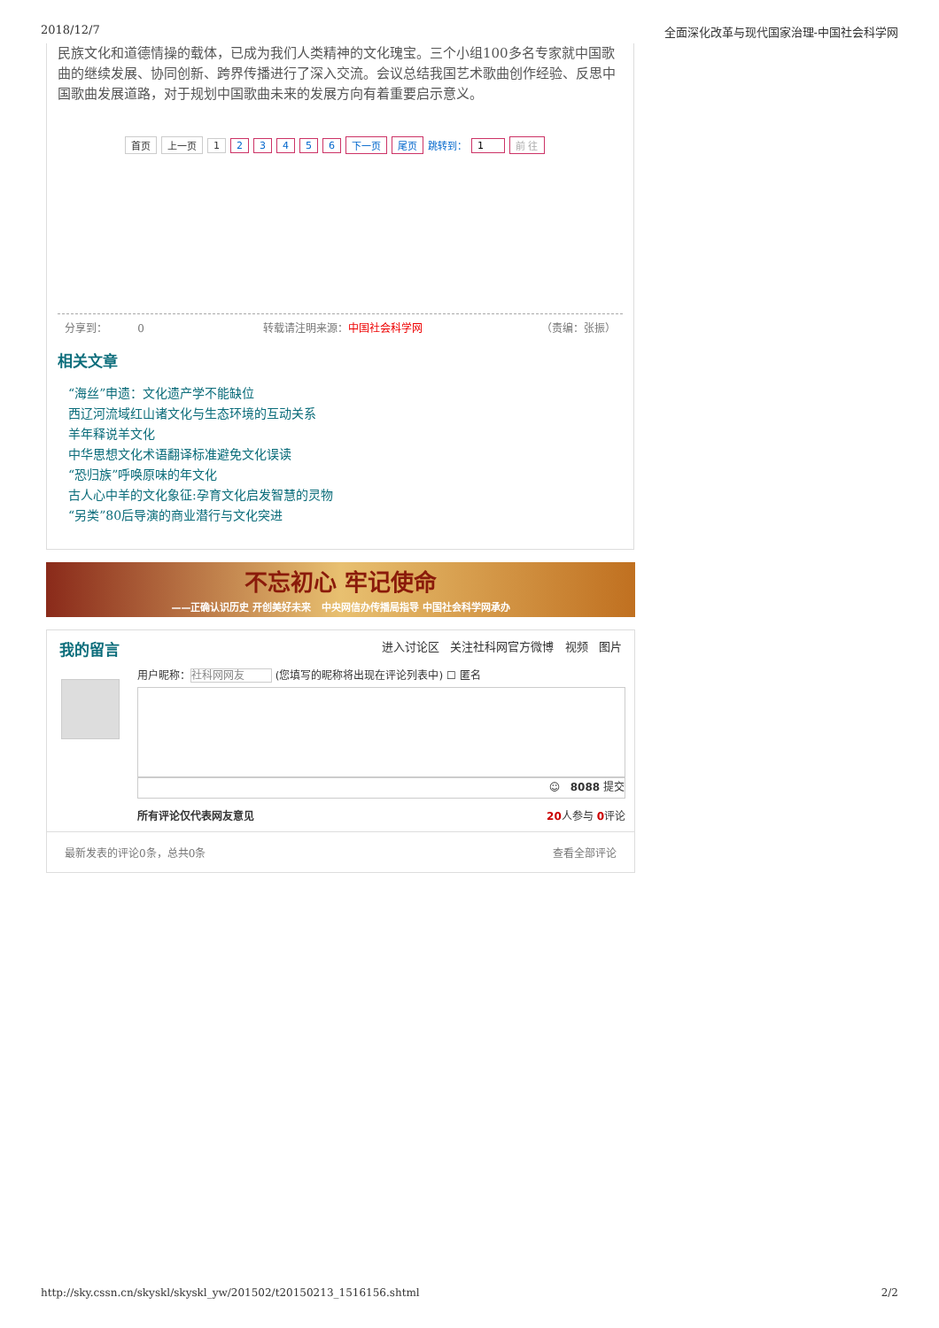2018/12/7 全面深化改革与现代国家治理-中国社会科学网
民族文化和道德情操的载体，已成为我们人类精神的文化瑰宝。三个小组100多名专家就中国歌曲的继续发展、协同创新、跨界传播进行了深入交流。会议总结我国艺术歌曲创作经验、反思中国歌曲发展道路，对于规划中国歌曲未来的发展方向有着重要启示意义。
首页 上一页 1 23456 下一页 尾页 跳转到： 1 前 往
分享到： 0 转载请注明来源：中国社会科学网 （责编：张振）
相关文章
“海丝”申遗：文化遗产学不能缺位
西辽河流域红山诸文化与生态环境的互动关系
羊年释说羊文化
中华思想文化术语翻译标准避免文化误读
“恐归族”呼唤原味的年文化
古人心中羊的文化象征:孕育文化启发智慧的灵物
“另类”80后导演的商业潜行与文化突进
不忘初心 牢记使命
——正确认识历史 开创美好未来 中央网信办传播局指导 中国社会科学网承办
我的留言 进入讨论区 关注社科网官方微博 视频 图片
用户昵称：社科网网友 (您填写的昵称将出现在评论列表中) ☐ 匿名
☺ 8088 提交
所有评论仅代表网友意见 20人参与 0评论
最新发表的评论0条，总共0条 查看全部评论
http://sky.cssn.cn/skyskl/skyskl_yw/201502/t20150213_1516156.shtml 2/2